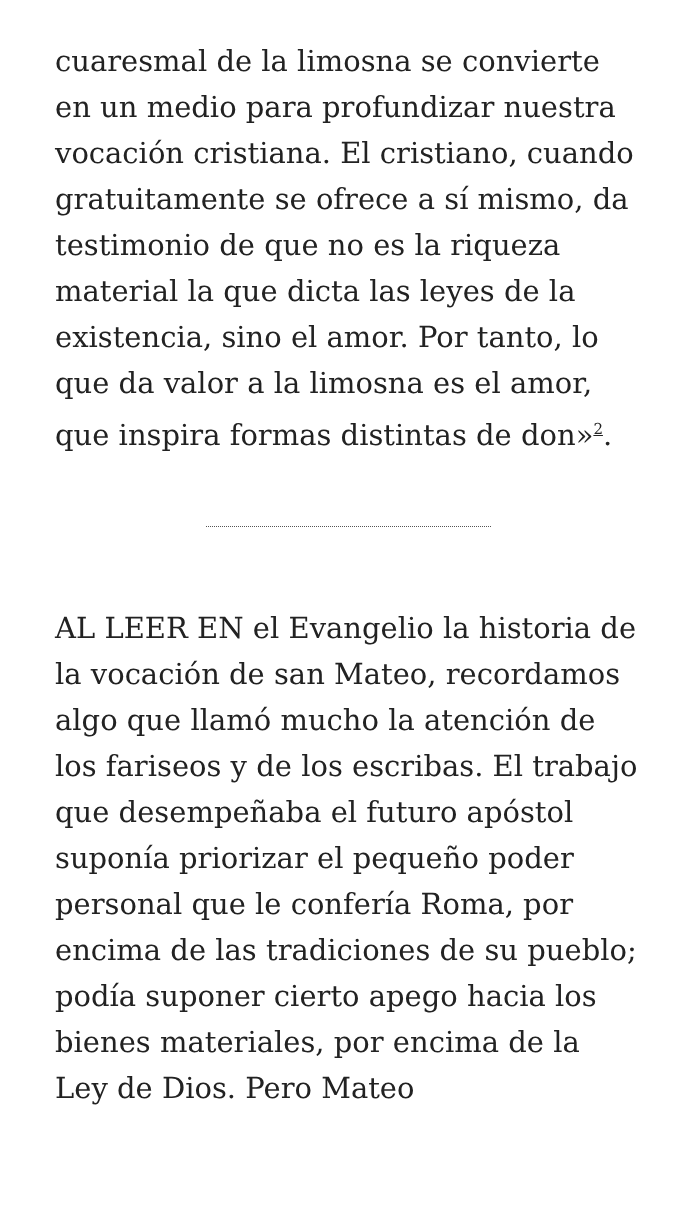cuaresmal de la limosna se convierte en un medio para profundizar nuestra vocación cristiana. El cristiano, cuando gratuitamente se ofrece a sí mismo, da testimonio de que no es la riqueza material la que dicta las leyes de la existencia, sino el amor. Por tanto, lo que da valor a la limosna es el amor, que inspira formas distintas de don»<sup>2</sup>.
AL LEER EN el Evangelio la historia de la vocación de san Mateo, recordamos algo que llamó mucho la atención de los fariseos y de los escribas. El trabajo que desempeñaba el futuro apóstol suponía priorizar el pequeño poder personal que le confería Roma, por encima de las tradiciones de su pueblo; podía suponer cierto apego hacia los bienes materiales, por encima de la Ley de Dios. Pero Mateo